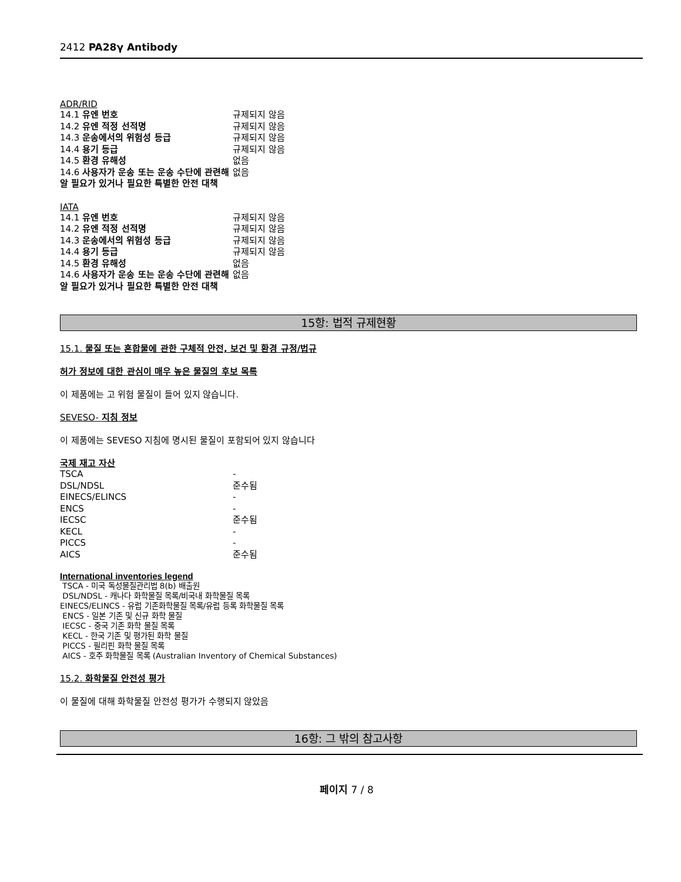2412 PA28γ Antibody
ADR/RID
| 14.1 유엔 번호 | 규제되지 않음 |
| 14.2 유엔 적정 선적명 | 규제되지 않음 |
| 14.3 운송에서의 위험성 등급 | 규제되지 않음 |
| 14.4 용기 등급 | 규제되지 않음 |
| 14.5 환경 유해성 | 없음 |
| 14.6 사용자가 운송 또는 운송 수단에 관련해 알 필요가 있거나 필요한 특별한 안전 대책 | 없음 |
IATA
| 14.1 유엔 번호 | 규제되지 않음 |
| 14.2 유엔 적정 선적명 | 규제되지 않음 |
| 14.3 운송에서의 위험성 등급 | 규제되지 않음 |
| 14.4 용기 등급 | 규제되지 않음 |
| 14.5 환경 유해성 | 없음 |
| 14.6 사용자가 운송 또는 운송 수단에 관련해 알 필요가 있거나 필요한 특별한 안전 대책 | 없음 |
15항: 법적 규제현황
15.1. 물질 또는 혼합물에 관한 구체적 안전, 보건 및 환경 규정/법규
허가 정보에 대한 관심이 매우 높은 물질의 후보 목록
이 제품에는 고 위험 물질이 들어 있지 않습니다.
SEVESO- 지침 정보
이 제품에는 SEVESO 지침에 명시된 물질이 포함되어 있지 않습니다
국제 재고 자산
| TSCA | - |
| DSL/NDSL | 준수됨 |
| EINECS/ELINCS | - |
| ENCS | - |
| IECSC | 준수됨 |
| KECL | - |
| PICCS | - |
| AICS | 준수됨 |
International inventories legend
TSCA - 미국 독성물질관리법 8(b) 배출원
DSL/NDSL - 캐나다 화학물질 목록/비국내 화학물질 목록
EINECS/ELINCS - 유럽 기존화학물질 목록/유럽 등록 화학물질 목록
ENCS - 일본 기존 및 신규 화학 물질
IECSC - 중국 기존 화학 물질 목록
KECL - 한국 기존 및 평가된 화학 물질
PICCS - 필리핀 화학 물질 목록
AICS - 호주 화학물질 목록 (Australian Inventory of Chemical Substances)
15.2. 화학물질 안전성 평가
이 물질에 대해 화학물질 안전성 평가가 수행되지 않았음
16항: 그 밖의 참고사항
페이지 7 / 8